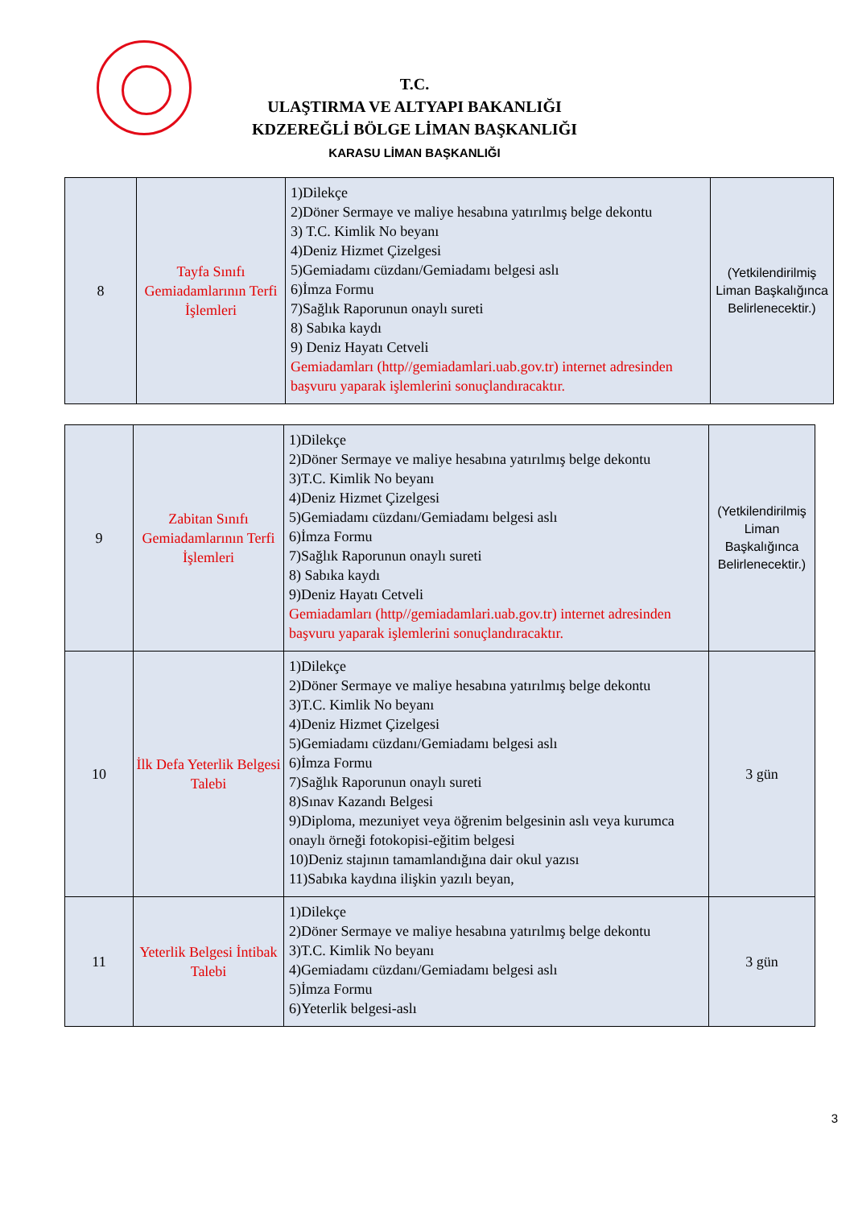T.C.
ULAŞTIRMA VE ALTYAPI BAKANLIĞI
KDZEREĞLİ BÖLGE LİMAN BAŞKANLIĞI
KARASU LİMAN BAŞKANLIĞI
| 8 | Tayfa Sınıfı Gemiadamlarının Terfi İşlemleri | 1)Dilekçe 2)Döner Sermaye ve maliye hesabına yatırılmış belge dekontu 3) T.C. Kimlik No beyanı 4)Deniz Hizmet Çizelgesi 5)Gemiadamı cüzdanı/Gemiadamı belgesi aslı 6)İmza Formu 7)Sağlık Raporunun onaylı sureti 8) Sabıka kaydı 9) Deniz Hayatı Cetveli Gemiadamları (http//gemiadamlari.uab.gov.tr) internet adresinden başvuru yaparak işlemlerini sonuçlandıracaktır. | (Yetkilendirilmiş Liman Başkalığınca Belirlenecektir.) |
| 9 | Zabitan Sınıfı Gemiadamlarının Terfi İşlemleri | 1)Dilekçe 2)Döner Sermaye ve maliye hesabına yatırılmış belge dekontu 3)T.C. Kimlik No beyanı 4)Deniz Hizmet Çizelgesi 5)Gemiadamı cüzdanı/Gemiadamı belgesi aslı 6)İmza Formu 7)Sağlık Raporunun onaylı sureti 8) Sabıka kaydı 9)Deniz Hayatı Cetveli Gemiadamları (http//gemiadamlari.uab.gov.tr) internet adresinden başvuru yaparak işlemlerini sonuçlandıracaktır. | (Yetkilendirilmiş Liman Başkalığınca Belirlenecektir.) |
| 10 | İlk Defa Yeterlik Belgesi Talebi | 1)Dilekçe 2)Döner Sermaye ve maliye hesabına yatırılmış belge dekontu 3)T.C. Kimlik No beyanı 4)Deniz Hizmet Çizelgesi 5)Gemiadamı cüzdanı/Gemiadamı belgesi aslı 6)İmza Formu 7)Sağlık Raporunun onaylı sureti 8)Sınav Kazandı Belgesi 9)Diploma, mezuniyet veya öğrenim belgesinin aslı veya kurumca onaylı örneği fotokopisi-eğitim belgesi 10)Deniz stajının tamamlandığına dair okul yazısı 11)Sabıka kaydına ilişkin yazılı beyan, | 3 gün |
| 11 | Yeterlik Belgesi İntibak Talebi | 1)Dilekçe 2)Döner Sermaye ve maliye hesabına yatırılmış belge dekontu 3)T.C. Kimlik No beyanı 4)Gemiadamı cüzdanı/Gemiadamı belgesi aslı 5)İmza Formu 6)Yeterlik belgesi-aslı | 3 gün |
3